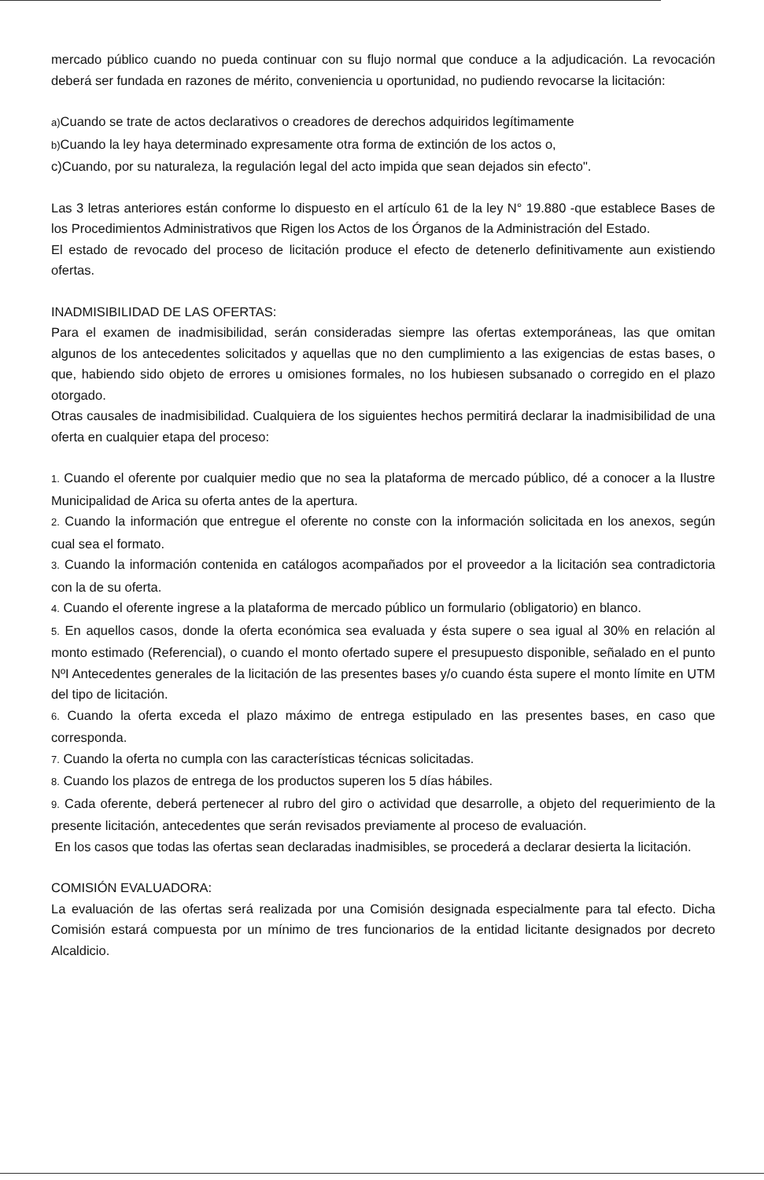mercado público cuando no pueda continuar con su flujo normal que conduce a la adjudicación. La revocación deberá ser fundada en razones de mérito, conveniencia u oportunidad, no pudiendo revocarse la licitación:
a) Cuando se trate de actos declarativos o creadores de derechos adquiridos legítimamente
b) Cuando la ley haya determinado expresamente otra forma de extinción de los actos o,
c)Cuando, por su naturaleza, la regulación legal del acto impida que sean dejados sin efecto".
Las 3 letras anteriores están conforme lo dispuesto en el artículo 61 de la ley N° 19.880 -que establece Bases de los Procedimientos Administrativos que Rigen los Actos de los Órganos de la Administración del Estado.
El estado de revocado del proceso de licitación produce el efecto de detenerlo definitivamente aun existiendo ofertas.
INADMISIBILIDAD DE LAS OFERTAS:
Para el examen de inadmisibilidad, serán consideradas siempre las ofertas extemporáneas, las que omitan algunos de los antecedentes solicitados y aquellas que no den cumplimiento a las exigencias de estas bases, o que, habiendo sido objeto de errores u omisiones formales, no los hubiesen subsanado o corregido en el plazo otorgado.
Otras causales de inadmisibilidad. Cualquiera de los siguientes hechos permitirá declarar la inadmisibilidad de una oferta en cualquier etapa del proceso:
1. Cuando el oferente por cualquier medio que no sea la plataforma de mercado público, dé a conocer a la Ilustre Municipalidad de Arica su oferta antes de la apertura.
2. Cuando la información que entregue el oferente no conste con la información solicitada en los anexos, según cual sea el formato.
3. Cuando la información contenida en catálogos acompañados por el proveedor a la licitación sea contradictoria con la de su oferta.
4. Cuando el oferente ingrese a la plataforma de mercado público un formulario (obligatorio) en blanco.
5. En aquellos casos, donde la oferta económica sea evaluada y ésta supere o sea igual al 30% en relación al monto estimado (Referencial), o cuando el monto ofertado supere el presupuesto disponible, señalado en el punto NºI Antecedentes generales de la licitación de las presentes bases y/o cuando ésta supere el monto límite en UTM del tipo de licitación.
6. Cuando la oferta exceda el plazo máximo de entrega estipulado en las presentes bases, en caso que corresponda.
7. Cuando la oferta no cumpla con las características técnicas solicitadas.
8. Cuando los plazos de entrega de los productos superen los 5 días hábiles.
9. Cada oferente, deberá pertenecer al rubro del giro o actividad que desarrolle, a objeto del requerimiento de la presente licitación, antecedentes que serán revisados previamente al proceso de evaluación.
En los casos que todas las ofertas sean declaradas inadmisibles, se procederá a declarar desierta la licitación.
COMISIÓN EVALUADORA:
La evaluación de las ofertas será realizada por una Comisión designada especialmente para tal efecto. Dicha Comisión estará compuesta por un mínimo de tres funcionarios de la entidad licitante designados por decreto Alcaldicio.